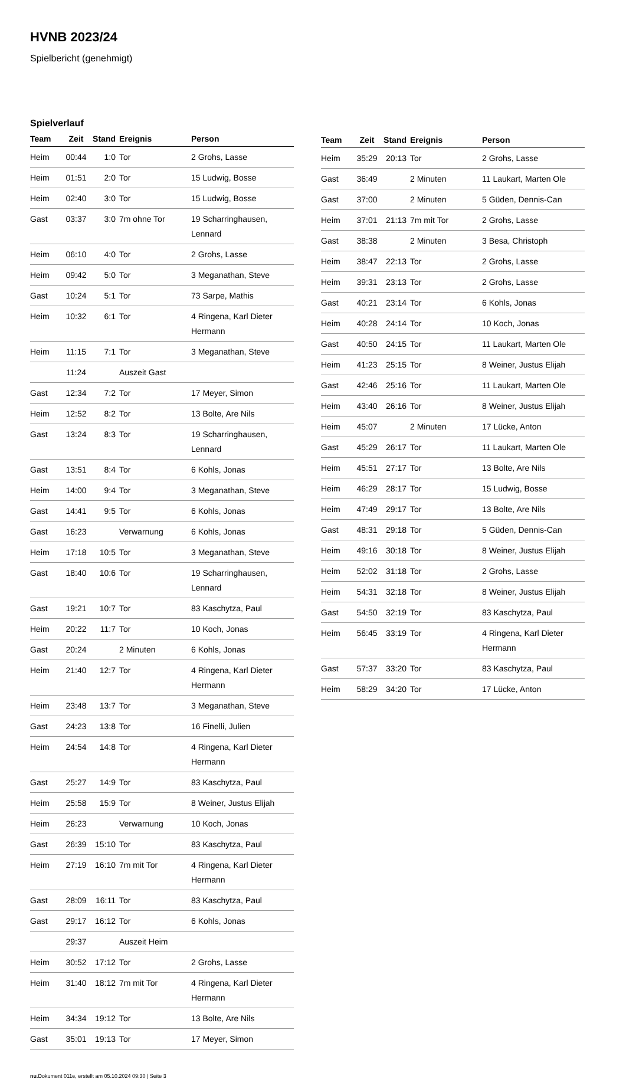HVNB 2023/24
Spielbericht (genehmigt)
Spielverlauf
| Team | Zeit | Stand | Ereignis | Person |
| --- | --- | --- | --- | --- |
| Heim | 00:44 | 1:0 | Tor | 2 Grohs, Lasse |
| Heim | 01:51 | 2:0 | Tor | 15 Ludwig, Bosse |
| Heim | 02:40 | 3:0 | Tor | 15 Ludwig, Bosse |
| Gast | 03:37 | 3:0 | 7m ohne Tor | 19 Scharringhausen, Lennard |
| Heim | 06:10 | 4:0 | Tor | 2 Grohs, Lasse |
| Heim | 09:42 | 5:0 | Tor | 3 Meganathan, Steve |
| Gast | 10:24 | 5:1 | Tor | 73 Sarpe, Mathis |
| Heim | 10:32 | 6:1 | Tor | 4 Ringena, Karl Dieter Hermann |
| Heim | 11:15 | 7:1 | Tor | 3 Meganathan, Steve |
| | 11:24 | | Auszeit Gast | |
| Gast | 12:34 | 7:2 | Tor | 17 Meyer, Simon |
| Heim | 12:52 | 8:2 | Tor | 13 Bolte, Are Nils |
| Gast | 13:24 | 8:3 | Tor | 19 Scharringhausen, Lennard |
| Gast | 13:51 | 8:4 | Tor | 6 Kohls, Jonas |
| Heim | 14:00 | 9:4 | Tor | 3 Meganathan, Steve |
| Gast | 14:41 | 9:5 | Tor | 6 Kohls, Jonas |
| Gast | 16:23 | | Verwarnung | 6 Kohls, Jonas |
| Heim | 17:18 | 10:5 | Tor | 3 Meganathan, Steve |
| Gast | 18:40 | 10:6 | Tor | 19 Scharringhausen, Lennard |
| Gast | 19:21 | 10:7 | Tor | 83 Kaschytza, Paul |
| Heim | 20:22 | 11:7 | Tor | 10 Koch, Jonas |
| Gast | 20:24 | | 2 Minuten | 6 Kohls, Jonas |
| Heim | 21:40 | 12:7 | Tor | 4 Ringena, Karl Dieter Hermann |
| Heim | 23:48 | 13:7 | Tor | 3 Meganathan, Steve |
| Gast | 24:23 | 13:8 | Tor | 16 Finelli, Julien |
| Heim | 24:54 | 14:8 | Tor | 4 Ringena, Karl Dieter Hermann |
| Gast | 25:27 | 14:9 | Tor | 83 Kaschytza, Paul |
| Heim | 25:58 | 15:9 | Tor | 8 Weiner, Justus Elijah |
| Heim | 26:23 | | Verwarnung | 10 Koch, Jonas |
| Gast | 26:39 | 15:10 | Tor | 83 Kaschytza, Paul |
| Heim | 27:19 | 16:10 | 7m mit Tor | 4 Ringena, Karl Dieter Hermann |
| Gast | 28:09 | 16:11 | Tor | 83 Kaschytza, Paul |
| Gast | 29:17 | 16:12 | Tor | 6 Kohls, Jonas |
| | 29:37 | | Auszeit Heim | |
| Heim | 30:52 | 17:12 | Tor | 2 Grohs, Lasse |
| Heim | 31:40 | 18:12 | 7m mit Tor | 4 Ringena, Karl Dieter Hermann |
| Heim | 34:34 | 19:12 | Tor | 13 Bolte, Are Nils |
| Gast | 35:01 | 19:13 | Tor | 17 Meyer, Simon |
| Team | Zeit | Stand | Ereignis | Person |
| --- | --- | --- | --- | --- |
| Heim | 35:29 | 20:13 | Tor | 2 Grohs, Lasse |
| Gast | 36:49 | | 2 Minuten | 11 Laukart, Marten Ole |
| Gast | 37:00 | | 2 Minuten | 5 Güden, Dennis-Can |
| Heim | 37:01 | 21:13 | 7m mit Tor | 2 Grohs, Lasse |
| Gast | 38:38 | | 2 Minuten | 3 Besa, Christoph |
| Heim | 38:47 | 22:13 | Tor | 2 Grohs, Lasse |
| Heim | 39:31 | 23:13 | Tor | 2 Grohs, Lasse |
| Gast | 40:21 | 23:14 | Tor | 6 Kohls, Jonas |
| Heim | 40:28 | 24:14 | Tor | 10 Koch, Jonas |
| Gast | 40:50 | 24:15 | Tor | 11 Laukart, Marten Ole |
| Heim | 41:23 | 25:15 | Tor | 8 Weiner, Justus Elijah |
| Gast | 42:46 | 25:16 | Tor | 11 Laukart, Marten Ole |
| Heim | 43:40 | 26:16 | Tor | 8 Weiner, Justus Elijah |
| Heim | 45:07 | | 2 Minuten | 17 Lücke, Anton |
| Gast | 45:29 | 26:17 | Tor | 11 Laukart, Marten Ole |
| Heim | 45:51 | 27:17 | Tor | 13 Bolte, Are Nils |
| Heim | 46:29 | 28:17 | Tor | 15 Ludwig, Bosse |
| Heim | 47:49 | 29:17 | Tor | 13 Bolte, Are Nils |
| Gast | 48:31 | 29:18 | Tor | 5 Güden, Dennis-Can |
| Heim | 49:16 | 30:18 | Tor | 8 Weiner, Justus Elijah |
| Heim | 52:02 | 31:18 | Tor | 2 Grohs, Lasse |
| Heim | 54:31 | 32:18 | Tor | 8 Weiner, Justus Elijah |
| Gast | 54:50 | 32:19 | Tor | 83 Kaschytza, Paul |
| Heim | 56:45 | 33:19 | Tor | 4 Ringena, Karl Dieter Hermann |
| Gast | 57:37 | 33:20 | Tor | 83 Kaschytza, Paul |
| Heim | 58:29 | 34:20 | Tor | 17 Lücke, Anton |
nu.Dokument 011e, erstellt am 05.10.2024 09:30 | Seite 3